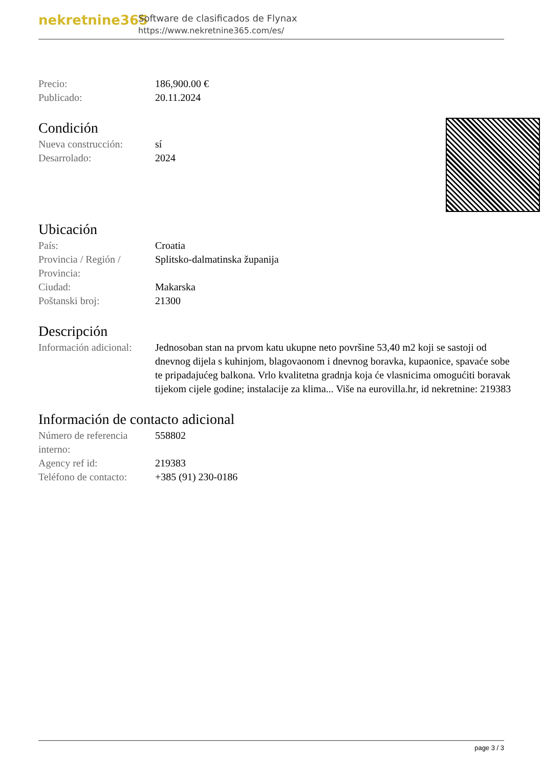nekretnine365
Software de clasificados de Flynax
https://www.nekretnine365.com/es/
| Precio: | 186,900.00 € |
| Publicado: | 20.11.2024 |
Condición
| Nueva construcción: | sí |
| Desarrolado: | 2024 |
Ubicación
| País: | Croatia |
| Provincia / Región / Provincia: | Splitsko-dalmatinska županija |
| Ciudad: | Makarska |
| Poštanski broj: | 21300 |
Descripción
| Información adicional: | Jednosoban stan na prvom katu ukupne neto površine 53,40 m2 koji se sastoji od dnevnog dijela s kuhinjom, blagovaonom i dnevnog boravka, kupaonice, spavaće sobe te pripadajućeg balkona. Vrlo kvalitetna gradnja koja će vlasnicima omogućiti boravak tijekom cijele godine; instalacije za klima... Više na eurovilla.hr, id nekretnine: 219383 |
Información de contacto adicional
| Número de referencia interno: | 558802 |
| Agency ref id: | 219383 |
| Teléfono de contacto: | +385 (91) 230-0186 |
page 3 / 3